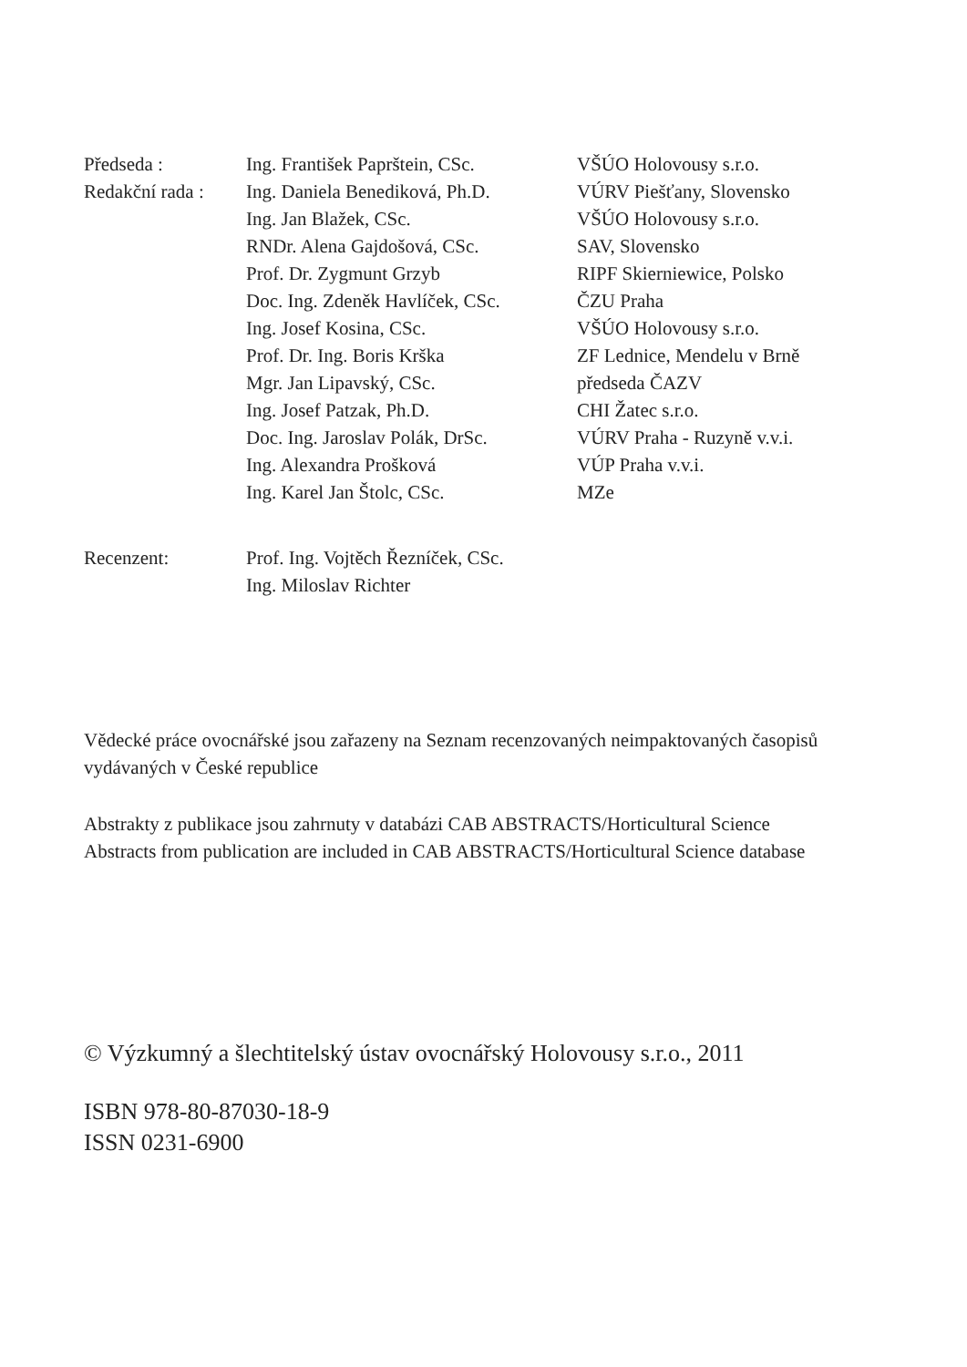| Předseda : | Ing. František Paprštein, CSc. | VŠÚO Holovousy s.r.o. |
| Redakční rada : | Ing. Daniela Benediková, Ph.D. | VÚRV Piešťany, Slovensko |
| | Ing. Jan Blažek, CSc. | VŠÚO Holovousy s.r.o. |
| | RNDr. Alena Gajdošová, CSc. | SAV, Slovensko |
| | Prof. Dr. Zygmunt Grzyb | RIPF Skierniewice, Polsko |
| | Doc. Ing. Zdeněk Havlíček, CSc. | ČZU Praha |
| | Ing. Josef Kosina, CSc. | VŠÚO Holovousy s.r.o. |
| | Prof. Dr. Ing. Boris Krška | ZF Lednice, Mendelu v Brně |
| | Mgr. Jan Lipavský, CSc. | předseda ČAZV |
| | Ing. Josef Patzak, Ph.D. | CHI Žatec s.r.o. |
| | Doc. Ing. Jaroslav Polák, DrSc. | VÚRV Praha - Ruzyně v.v.i. |
| | Ing. Alexandra Prošková | VÚP Praha v.v.i. |
| | Ing. Karel Jan Štolc, CSc. | MZe |
| Recenzent: | Prof. Ing. Vojtěch Řezníček, CSc. | |
| | Ing. Miloslav Richter | |
Vědecké práce ovocnářské jsou zařazeny na Seznam recenzovaných neimpaktovaných časopisů vydávaných v České republice
Abstrakty z publikace jsou zahrnuty v databázi CAB ABSTRACTS/Horticultural Science
Abstracts from publication are included in CAB ABSTRACTS/Horticultural Science database
© Výzkumný a šlechtitelský ústav ovocnářský Holovousy s.r.o., 2011
ISBN 978-80-87030-18-9
ISSN 0231-6900